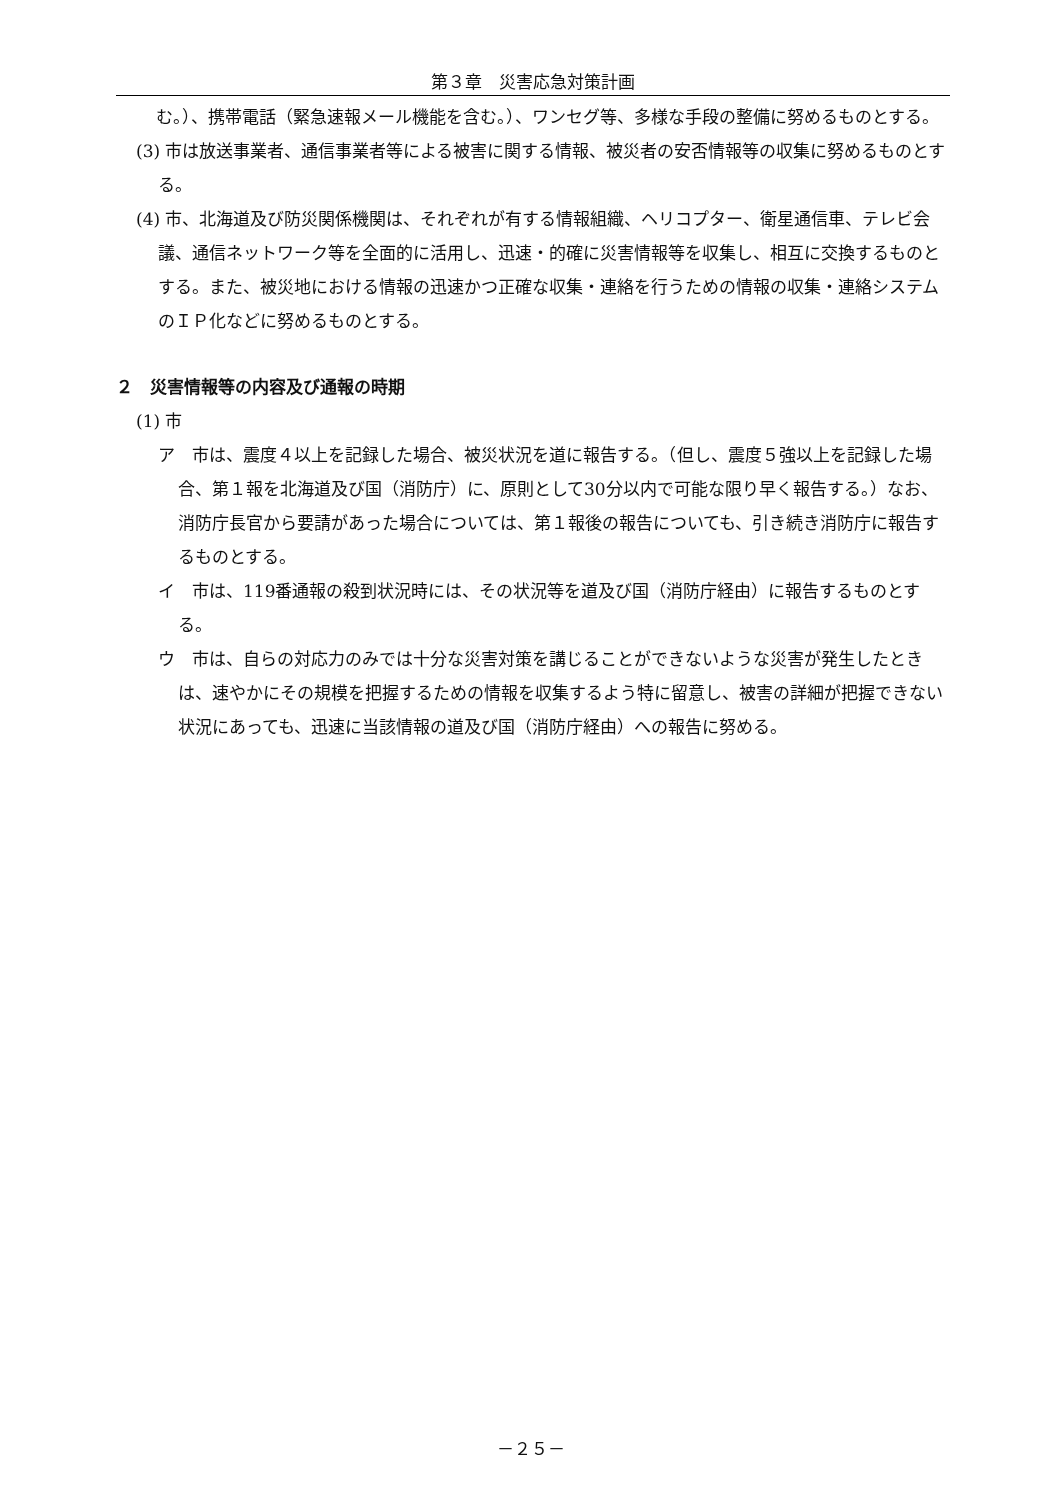第３章　災害応急対策計画
む。）、携帯電話（緊急速報メール機能を含む。）、ワンセグ等、多様な手段の整備に努めるものとする。
(3) 市は放送事業者、通信事業者等による被害に関する情報、被災者の安否情報等の収集に努めるものとする。
(4) 市、北海道及び防災関係機関は、それぞれが有する情報組織、ヘリコプター、衛星通信車、テレビ会議、通信ネットワーク等を全面的に活用し、迅速・的確に災害情報等を収集し、相互に交換するものとする。また、被災地における情報の迅速かつ正確な収集・連絡を行うための情報の収集・連絡システムのＩＰ化などに努めるものとする。
２　災害情報等の内容及び通報の時期
(1) 市
ア　市は、震度４以上を記録した場合、被災状況を道に報告する。（但し、震度５強以上を記録した場合、第１報を北海道及び国（消防庁）に、原則として30分以内で可能な限り早く報告する。）なお、消防庁長官から要請があった場合については、第１報後の報告についても、引き続き消防庁に報告するものとする。
イ　市は、119番通報の殺到状況時には、その状況等を道及び国（消防庁経由）に報告するものとする。
ウ　市は、自らの対応力のみでは十分な災害対策を講じることができないような災害が発生したときは、速やかにその規模を把握するための情報を収集するよう特に留意し、被害の詳細が把握できない状況にあっても、迅速に当該情報の道及び国（消防庁経由）への報告に努める。
－２５－